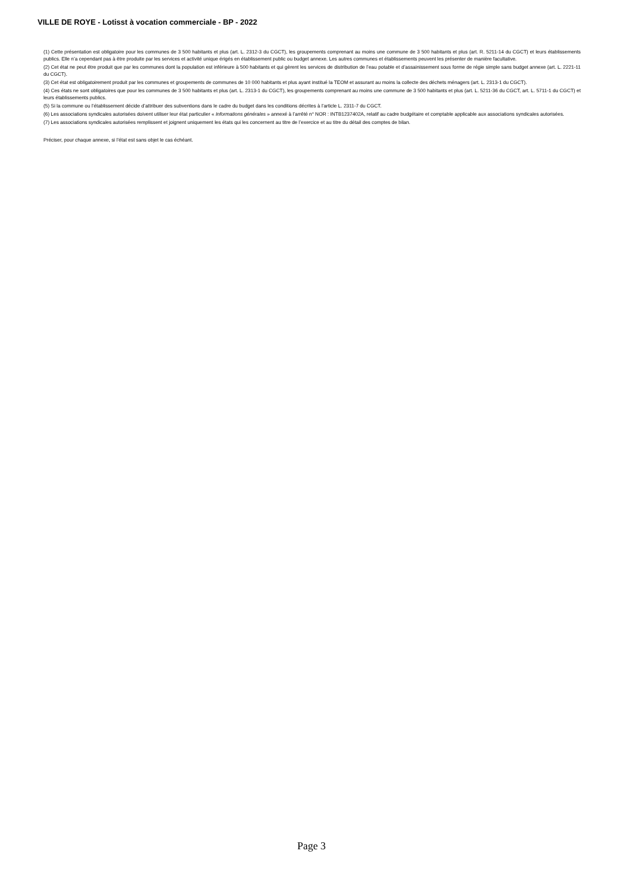VILLE DE ROYE - Lotisst à vocation commerciale - BP - 2022
(1) Cette présentation est obligatoire pour les communes de 3 500 habitants et plus (art. L. 2312-3 du CGCT), les groupements comprenant au moins une commune de 3 500 habitants et plus (art. R. 5211-14 du CGCT) et leurs établissements publics. Elle n’a cependant pas à être produite par les services et activité unique érigés en établissement public ou budget annexe. Les autres communes et établissements peuvent les présenter de manière facultative.
(2) Cet état ne peut être produit que par les communes dont la population est inférieure à 500 habitants et qui gèrent les services de distribution de l’eau potable et d’assainissement sous forme de régie simple sans budget annexe (art. L. 2221-11 du CGCT).
(3) Cet état est obligatoirement produit par les communes et groupements de communes de 10 000 habitants et plus ayant institué la TEOM et assurant au moins la collecte des déchets ménagers (art. L. 2313-1 du CGCT).
(4) Ces états ne sont obligatoires que pour les communes de 3 500 habitants et plus (art. L. 2313-1 du CGCT), les groupements comprenant au moins une commune de 3 500 habitants et plus (art. L. 5211-36 du CGCT, art. L. 5711-1 du CGCT) et leurs établissements publics.
(5) Si la commune ou l’établissement décide d’attribuer des subventions dans le cadre du budget dans les conditions décrites à l’article L. 2311-7 du CGCT.
(6) Les associations syndicales autorisées doivent utiliser leur état particulier « Informations générales » annexé à l’arrêté n° NOR : INTB1237402A, relatif au cadre budgétaire et comptable applicable aux associations syndicales autorisées.
(7) Les associations syndicales autorisées remplissent et joignent uniquement les états qui les concernent au titre de l’exercice et au titre du détail des comptes de bilan.
Préciser, pour chaque annexe, si l’état est sans objet le cas échéant.
Page 3